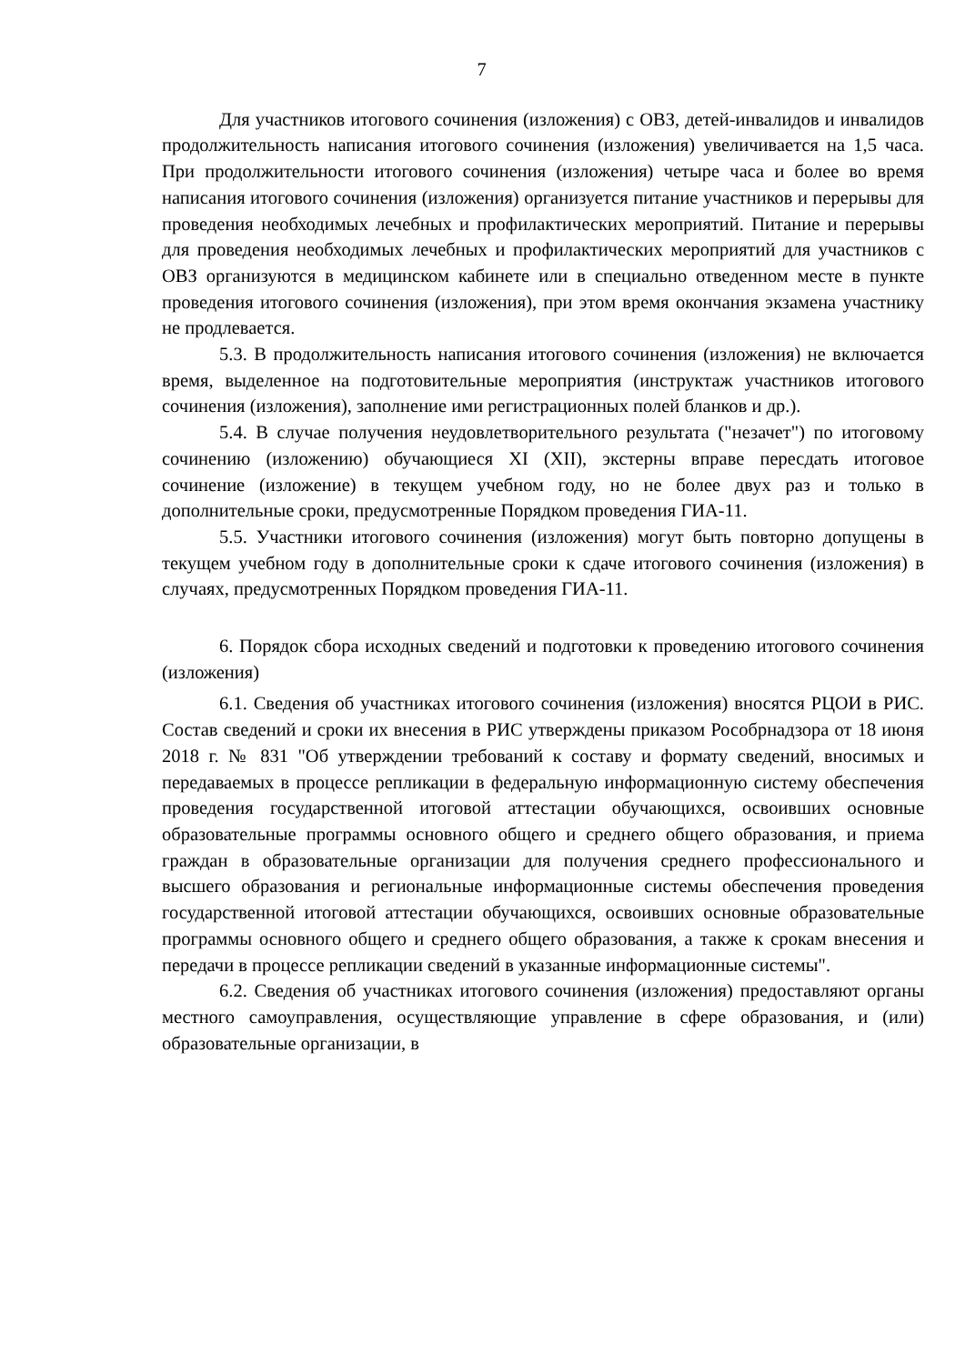7
Для участников итогового сочинения (изложения) с ОВЗ, детей-инвалидов и инвалидов продолжительность написания итогового сочинения (изложения) увеличивается на 1,5 часа. При продолжительности итогового сочинения (изложения) четыре часа и более во время написания итогового сочинения (изложения) организуется питание участников и перерывы для проведения необходимых лечебных и профилактических мероприятий. Питание и перерывы для проведения необходимых лечебных и профилактических мероприятий для участников с ОВЗ организуются в медицинском кабинете или в специально отведенном месте в пункте проведения итогового сочинения (изложения), при этом время окончания экзамена участнику не продлевается.
5.3. В продолжительность написания итогового сочинения (изложения) не включается время, выделенное на подготовительные мероприятия (инструктаж участников итогового сочинения (изложения), заполнение ими регистрационных полей бланков и др.).
5.4. В случае получения неудовлетворительного результата ("незачет") по итоговому сочинению (изложению) обучающиеся XI (XII), экстерны вправе пересдать итоговое сочинение (изложение) в текущем учебном году, но не более двух раз и только в дополнительные сроки, предусмотренные Порядком проведения ГИА-11.
5.5. Участники итогового сочинения (изложения) могут быть повторно допущены в текущем учебном году в дополнительные сроки к сдаче итогового сочинения (изложения) в случаях, предусмотренных Порядком проведения ГИА-11.
6. Порядок сбора исходных сведений и подготовки к проведению итогового сочинения (изложения)
6.1. Сведения об участниках итогового сочинения (изложения) вносятся РЦОИ в РИС. Состав сведений и сроки их внесения в РИС утверждены приказом Рособрнадзора от 18 июня 2018 г. № 831 "Об утверждении требований к составу и формату сведений, вносимых и передаваемых в процессе репликации в федеральную информационную систему обеспечения проведения государственной итоговой аттестации обучающихся, освоивших основные образовательные программы основного общего и среднего общего образования, и приема граждан в образовательные организации для получения среднего профессионального и высшего образования и региональные информационные системы обеспечения проведения государственной итоговой аттестации обучающихся, освоивших основные образовательные программы основного общего и среднего общего образования, а также к срокам внесения и передачи в процессе репликации сведений в указанные информационные системы".
6.2. Сведения об участниках итогового сочинения (изложения) предоставляют органы местного самоуправления, осуществляющие управление в сфере образования, и (или) образовательные организации, в